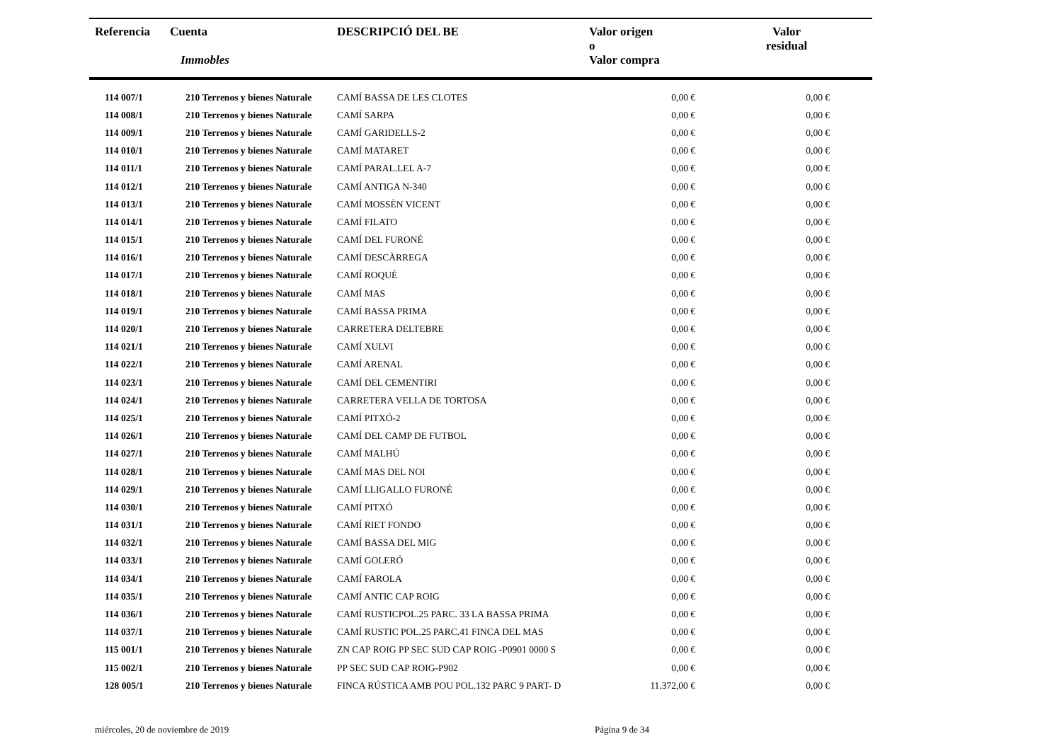| Referencia | Cuenta Immobles | DESCRIPCIÓ DEL BE | Valor origen o Valor compra | Valor residual |
| --- | --- | --- | --- | --- |
| 114 007/1 | 210 Terrenos y bienes Naturale | CAMÍ BASSA DE LES CLOTES | 0,00 € | 0,00 € |
| 114 008/1 | 210 Terrenos y bienes Naturale | CAMÍ SARPA | 0,00 € | 0,00 € |
| 114 009/1 | 210 Terrenos y bienes Naturale | CAMÍ GARIDELLS-2 | 0,00 € | 0,00 € |
| 114 010/1 | 210 Terrenos y bienes Naturale | CAMÍ MATARET | 0,00 € | 0,00 € |
| 114 011/1 | 210 Terrenos y bienes Naturale | CAMÍ PARAL.LEL A-7 | 0,00 € | 0,00 € |
| 114 012/1 | 210 Terrenos y bienes Naturale | CAMÍ ANTIGA N-340 | 0,00 € | 0,00 € |
| 114 013/1 | 210 Terrenos y bienes Naturale | CAMÍ MOSSÈN VICENT | 0,00 € | 0,00 € |
| 114 014/1 | 210 Terrenos y bienes Naturale | CAMÍ FILATO | 0,00 € | 0,00 € |
| 114 015/1 | 210 Terrenos y bienes Naturale | CAMÍ DEL FURONÉ | 0,00 € | 0,00 € |
| 114 016/1 | 210 Terrenos y bienes Naturale | CAMÍ DESCÀRREGA | 0,00 € | 0,00 € |
| 114 017/1 | 210 Terrenos y bienes Naturale | CAMÍ ROQUÉ | 0,00 € | 0,00 € |
| 114 018/1 | 210 Terrenos y bienes Naturale | CAMÍ MAS | 0,00 € | 0,00 € |
| 114 019/1 | 210 Terrenos y bienes Naturale | CAMÍ BASSA PRIMA | 0,00 € | 0,00 € |
| 114 020/1 | 210 Terrenos y bienes Naturale | CARRETERA DELTEBRE | 0,00 € | 0,00 € |
| 114 021/1 | 210 Terrenos y bienes Naturale | CAMÍ XULVI | 0,00 € | 0,00 € |
| 114 022/1 | 210 Terrenos y bienes Naturale | CAMÍ ARENAL | 0,00 € | 0,00 € |
| 114 023/1 | 210 Terrenos y bienes Naturale | CAMÍ DEL CEMENTIRI | 0,00 € | 0,00 € |
| 114 024/1 | 210 Terrenos y bienes Naturale | CARRETERA VELLA DE TORTOSA | 0,00 € | 0,00 € |
| 114 025/1 | 210 Terrenos y bienes Naturale | CAMÍ PITXÓ-2 | 0,00 € | 0,00 € |
| 114 026/1 | 210 Terrenos y bienes Naturale | CAMÍ DEL CAMP DE FUTBOL | 0,00 € | 0,00 € |
| 114 027/1 | 210 Terrenos y bienes Naturale | CAMÍ MALHÚ | 0,00 € | 0,00 € |
| 114 028/1 | 210 Terrenos y bienes Naturale | CAMÍ MAS DEL NOI | 0,00 € | 0,00 € |
| 114 029/1 | 210 Terrenos y bienes Naturale | CAMÍ LLIGALLO FURONÉ | 0,00 € | 0,00 € |
| 114 030/1 | 210 Terrenos y bienes Naturale | CAMÍ PITXÓ | 0,00 € | 0,00 € |
| 114 031/1 | 210 Terrenos y bienes Naturale | CAMÍ RIET FONDO | 0,00 € | 0,00 € |
| 114 032/1 | 210 Terrenos y bienes Naturale | CAMÍ BASSA DEL MIG | 0,00 € | 0,00 € |
| 114 033/1 | 210 Terrenos y bienes Naturale | CAMÍ GOLERÓ | 0,00 € | 0,00 € |
| 114 034/1 | 210 Terrenos y bienes Naturale | CAMÍ FAROLA | 0,00 € | 0,00 € |
| 114 035/1 | 210 Terrenos y bienes Naturale | CAMÍ ANTIC CAP ROIG | 0,00 € | 0,00 € |
| 114 036/1 | 210 Terrenos y bienes Naturale | CAMÍ RUSTICPOL.25 PARC. 33 LA BASSA PRIMA | 0,00 € | 0,00 € |
| 114 037/1 | 210 Terrenos y bienes Naturale | CAMÍ RUSTIC POL.25 PARC.41 FINCA DEL MAS | 0,00 € | 0,00 € |
| 115 001/1 | 210 Terrenos y bienes Naturale | ZN CAP ROIG PP SEC SUD CAP ROIG -P0901 0000 S | 0,00 € | 0,00 € |
| 115 002/1 | 210 Terrenos y bienes Naturale | PP SEC SUD CAP ROIG-P902 | 0,00 € | 0,00 € |
| 128 005/1 | 210 Terrenos y bienes Naturale | FINCA RÚSTICA AMB POU POL.132 PARC 9 PART- D | 11.372,00 € | 0,00 € |
miércoles, 20 de noviembre de 2019 Página 9 de 34